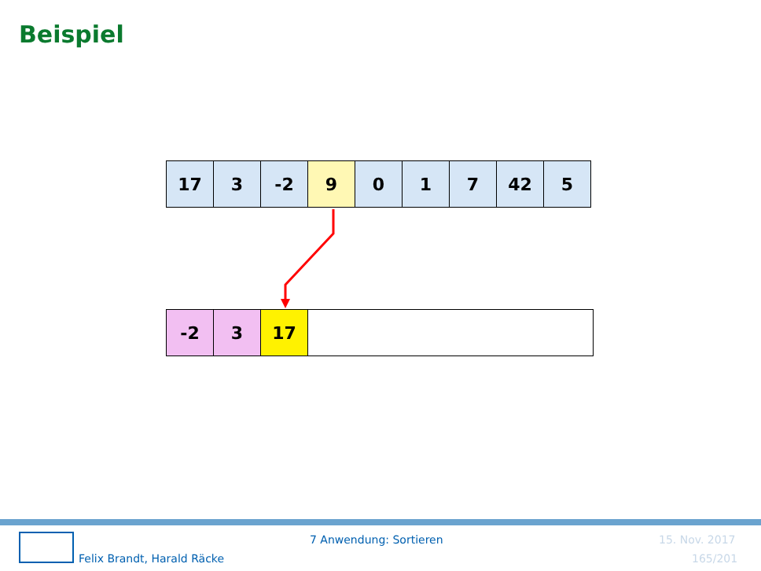Beispiel
| 17 | 3 | -2 | 9 | 0 | 1 | 7 | 42 | 5 |
| -2 | 3 | 17 | |
Felix Brandt, Harald Räcke
7 Anwendung: Sortieren 15. Nov. 2017
165/201